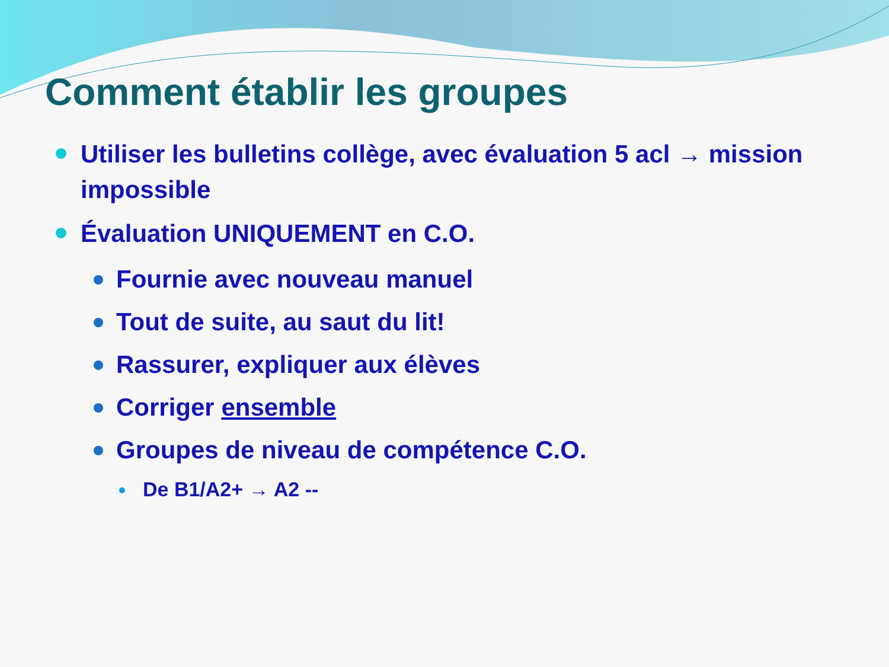Comment établir les groupes
Utiliser les bulletins collège, avec évaluation 5 acl → mission impossible
Évaluation UNIQUEMENT en C.O.
Fournie avec nouveau manuel
Tout de suite, au saut du lit!
Rassurer, expliquer aux élèves
Corriger ensemble
Groupes de niveau de compétence C.O.
De B1/A2+ → A2 --